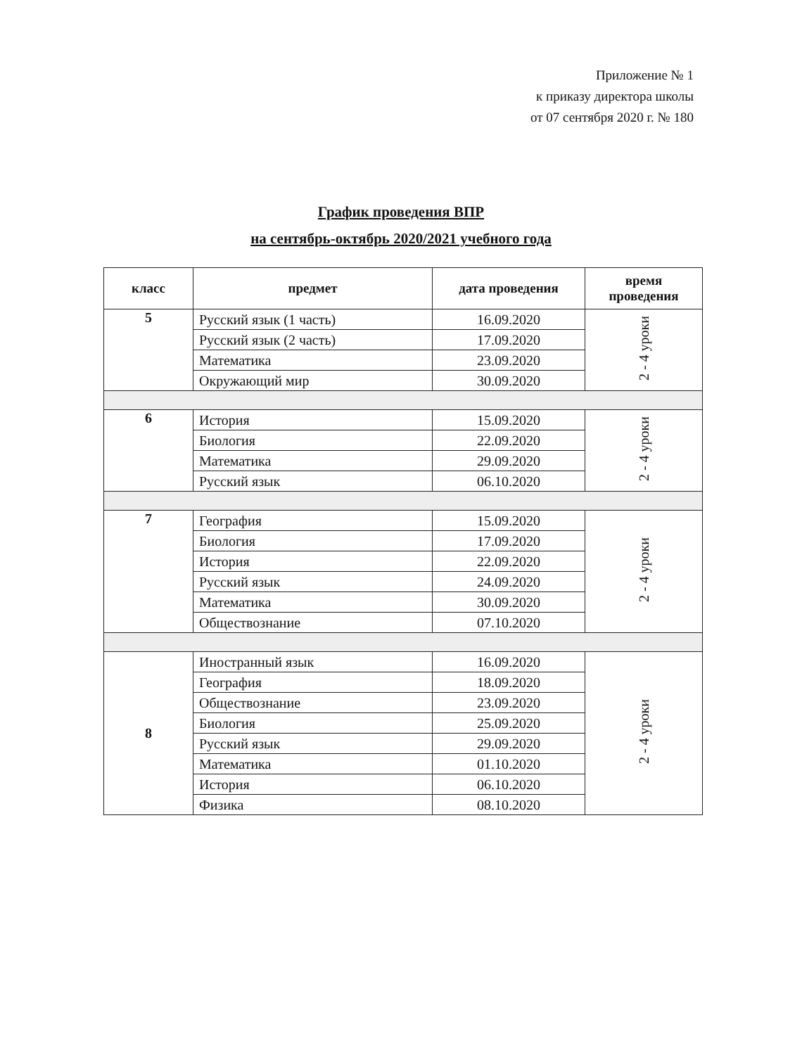Приложение № 1
к приказу директора школы
от 07 сентября 2020 г. № 180
График проведения ВПР
на сентябрь-октябрь 2020/2021 учебного года
| класс | предмет | дата проведения | время проведения |
| --- | --- | --- | --- |
| 5 | Русский язык (1 часть) | 16.09.2020 | 2 - 4 уроки |
| | Русский язык (2 часть) | 17.09.2020 | |
| | Математика | 23.09.2020 | |
| | Окружающий мир | 30.09.2020 | |
| 6 | История | 15.09.2020 | 2 - 4 уроки |
| | Биология | 22.09.2020 | |
| | Математика | 29.09.2020 | |
| | Русский язык | 06.10.2020 | |
| 7 | География | 15.09.2020 | 2 - 4 уроки |
| | Биология | 17.09.2020 | |
| | История | 22.09.2020 | |
| | Русский язык | 24.09.2020 | |
| | Математика | 30.09.2020 | |
| | Обществознание | 07.10.2020 | |
| 8 | Иностранный язык | 16.09.2020 | 2 - 4 уроки |
| | География | 18.09.2020 | |
| | Обществознание | 23.09.2020 | |
| | Биология | 25.09.2020 | |
| | Русский язык | 29.09.2020 | |
| | Математика | 01.10.2020 | |
| | История | 06.10.2020 | |
| | Физика | 08.10.2020 | |